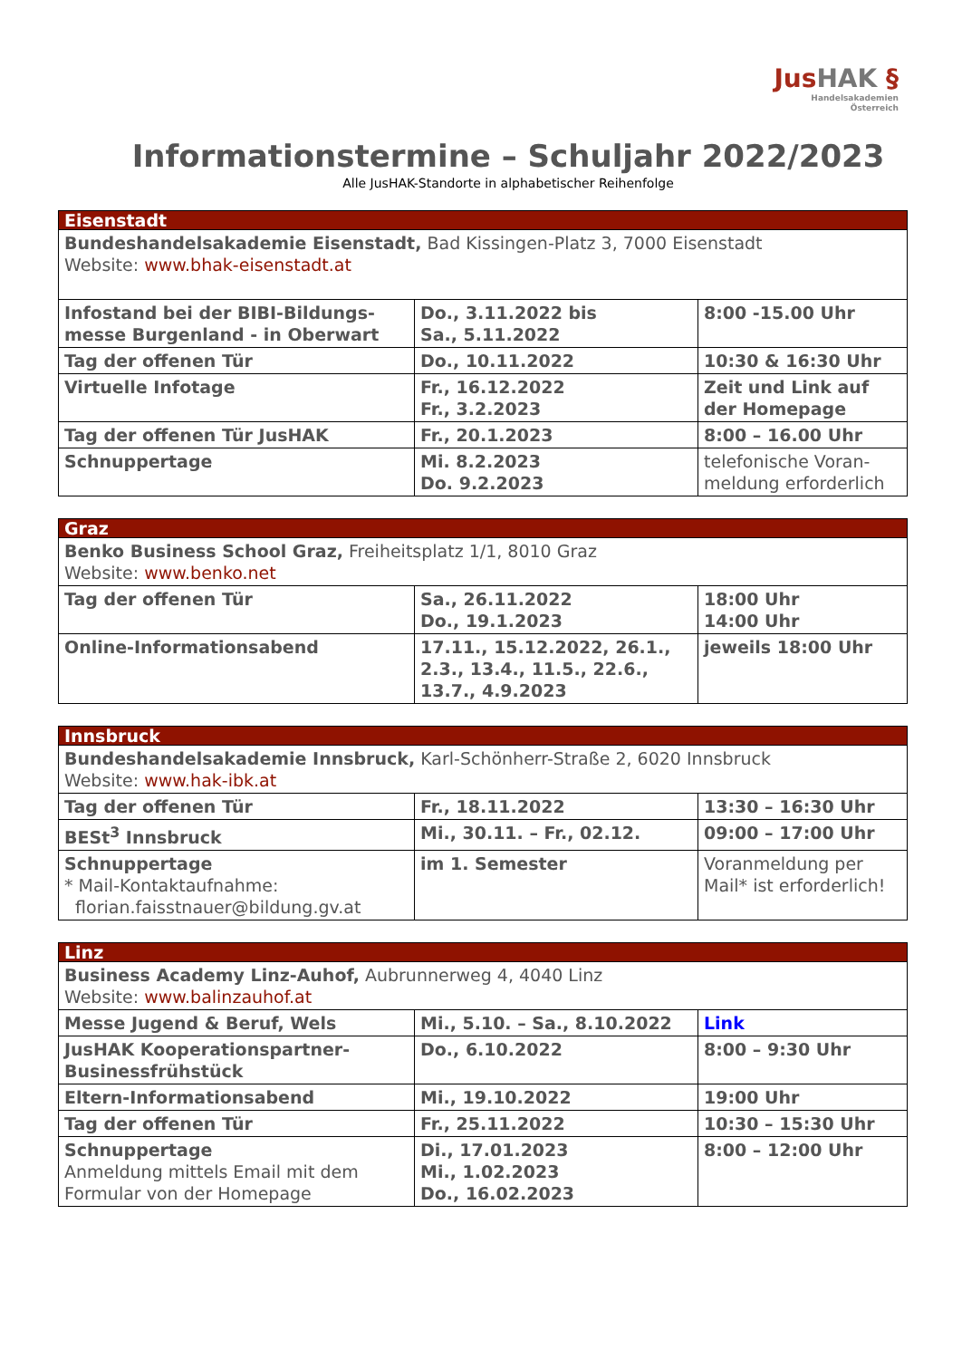JusHAK §
Handelsakademien
Österreich
Informationstermine – Schuljahr 2022/2023
Alle JusHAK-Standorte in alphabetischer Reihenfolge
| Eisenstadt | | |
| Bundeshandelsakademie Eisenstadt, Bad Kissingen-Platz 3, 7000 Eisenstadt Website: www.bhak-eisenstadt.at | | |
| Infostand bei der BIBI-Bildungs-messe Burgenland - in Oberwart | Do., 3.11.2022 bis Sa., 5.11.2022 | 8:00 -15.00 Uhr |
| Tag der offenen Tür | Do., 10.11.2022 | 10:30 & 16:30 Uhr |
| Virtuelle Infotage | Fr., 16.12.2022 Fr., 3.2.2023 | Zeit und Link auf der Homepage |
| Tag der offenen Tür JusHAK | Fr., 20.1.2023 | 8:00 – 16.00 Uhr |
| Schnuppertage | Mi. 8.2.2023 Do. 9.2.2023 | telefonische Voran-meldung erforderlich |
| Graz | | |
| Benko Business School Graz, Freiheitsplatz 1/1, 8010 Graz Website: www.benko.net | | |
| Tag der offenen Tür | Sa., 26.11.2022 Do., 19.1.2023 | 18:00 Uhr 14:00 Uhr |
| Online-Informationsabend | 17.11., 15.12.2022, 26.1., 2.3., 13.4., 11.5., 22.6., 13.7., 4.9.2023 | jeweils 18:00 Uhr |
| Innsbruck | | |
| Bundeshandelsakademie Innsbruck, Karl-Schönherr-Straße 2, 6020 Innsbruck Website: www.hak-ibk.at | | |
| Tag der offenen Tür | Fr., 18.11.2022 | 13:30 – 16:30 Uhr |
| BESt<sup>3</sup> Innsbruck | Mi., 30.11. – Fr., 02.12. | 09:00 – 17:00 Uhr |
| Schnuppertage * Mail-Kontaktaufnahme: florian.faisstnauer@bildung.gv.at | im 1. Semester | Voranmeldung per Mail* ist erforderlich! |
| Linz | | |
| Business Academy Linz-Auhof, Aubrunnerweg 4, 4040 Linz Website: www.balinzauhof.at | | |
| Messe Jugend & Beruf, Wels | Mi., 5.10. – Sa., 8.10.2022 | Link |
| JusHAK Kooperationspartner-Businessfrühstück | Do., 6.10.2022 | 8:00 – 9:30 Uhr |
| Eltern-Informationsabend | Mi., 19.10.2022 | 19:00 Uhr |
| Tag der offenen Tür | Fr., 25.11.2022 | 10:30 – 15:30 Uhr |
| Schnuppertage Anmeldung mittels Email mit dem Formular von der Homepage | Di., 17.01.2023 Mi., 1.02.2023 Do., 16.02.2023 | 8:00 – 12:00 Uhr |